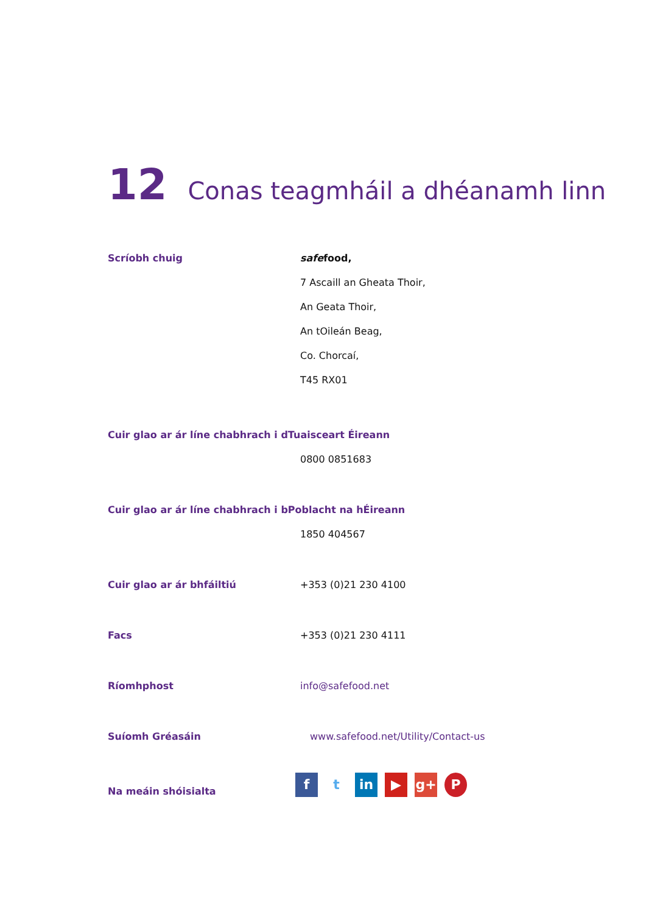12 Conas teagmháil a dhéanamh linn
Scríobh chuig safefood,
7 Ascaill an Gheata Thoir,
An Geata Thoir,
An tOileán Beag,
Co. Chorcaí,
T45 RX01
Cuir glao ar ár líne chabhrach i dTuaisceart Éireann
0800 0851683
Cuir glao ar ár líne chabhrach i bPoblacht na hÉireann
1850 404567
Cuir glao ar ár bhfáiltiú +353 (0)21 230 4100
Facs +353 (0)21 230 4111
Ríomhphost info@safefood.net
Suíomh Gréasáin www.safefood.net/Utility/Contact-us
Na meáin shóisialta
ft in ▶ g+ P